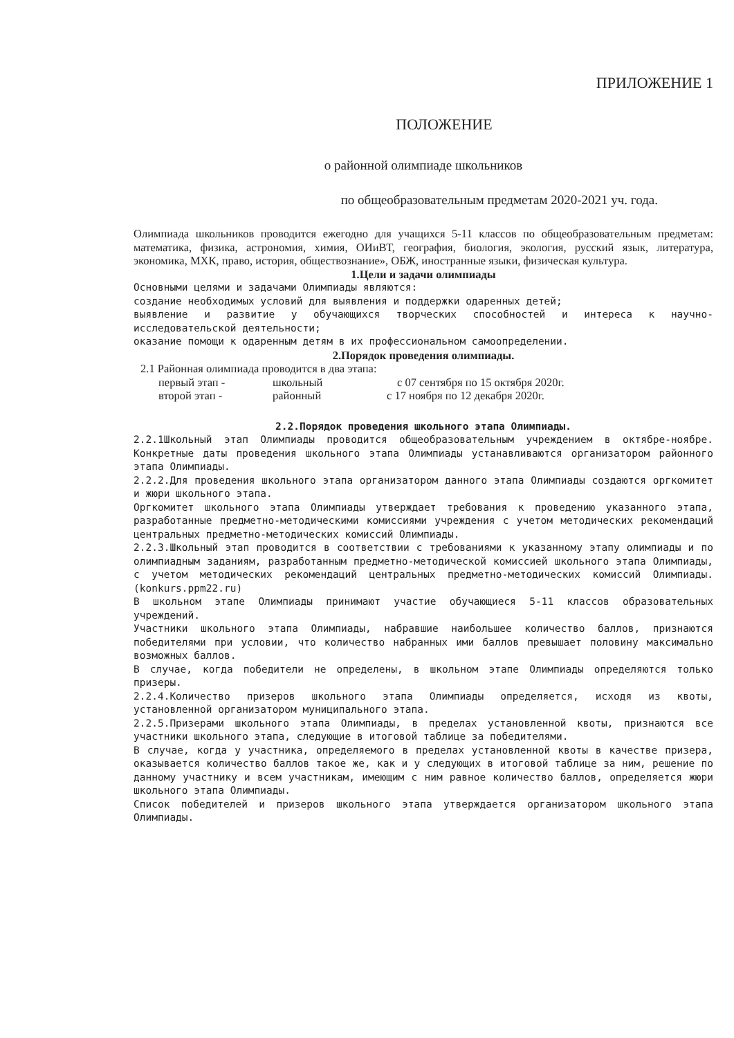ПРИЛОЖЕНИЕ 1
ПОЛОЖЕНИЕ
о районной олимпиаде школьников
по общеобразовательным предметам 2020-2021 уч. года.
Олимпиада школьников проводится ежегодно для учащихся 5-11 классов по общеобразовательным предметам: математика, физика, астрономия, химия, ОИиВТ, география, биология, экология, русский язык, литература, экономика, МХК, право, история, обществознание», ОБЖ, иностранные языки, физическая культура.
1.Цели и задачи олимпиады
Основными целями и задачами Олимпиады являются:
создание необходимых условий для выявления и поддержки одаренных детей;
выявление и развитие у обучающихся творческих способностей и интереса к научно-исследовательской деятельности;
оказание помощи к одаренным детям в их профессиональном самоопределении.
2.Порядок проведения олимпиады.
2.1 Районная олимпиада проводится в два этапа:
первый этап - школьный с 07 сентября по 15 октября 2020г.
второй этап - районный с 17 ноября по 12 декабря 2020г.
2.2.Порядок проведения школьного этапа Олимпиады.
2.2.1Школьный этап Олимпиады проводится общеобразовательным учреждением в октябре-ноябре. Конкретные даты проведения школьного этапа Олимпиады устанавливаются организатором районного этапа Олимпиады.
2.2.2.Для проведения школьного этапа организатором данного этапа Олимпиады создаются оргкомитет и жюри школьного этапа.
Оргкомитет школьного этапа Олимпиады утверждает требования к проведению указанного этапа, разработанные предметно-методическими комиссиями учреждения с учетом методических рекомендаций центральных предметно-методических комиссий Олимпиады.
2.2.3.Школьный этап проводится в соответствии с требованиями к указанному этапу олимпиады и по олимпиадным заданиям, разработанным предметно-методической комиссией школьного этапа Олимпиады, с учетом методических рекомендаций центральных предметно-методических комиссий Олимпиады.(konkurs.ppm22.ru)
В школьном этапе Олимпиады принимают участие обучающиеся 5-11 классов образовательных учреждений.
Участники школьного этапа Олимпиады, набравшие наибольшее количество баллов, признаются победителями при условии, что количество набранных ими баллов превышает половину максимально возможных баллов.
В случае, когда победители не определены, в школьном этапе Олимпиады определяются только призеры.
2.2.4.Количество призеров школьного этапа Олимпиады определяется, исходя из квоты, установленной организатором муниципального этапа.
2.2.5.Призерами школьного этапа Олимпиады, в пределах установленной квоты, признаются все участники школьного этапа, следующие в итоговой таблице за победителями.
В случае, когда у участника, определяемого в пределах установленной квоты в качестве призера, оказывается количество баллов такое же, как и у следующих в итоговой таблице за ним, решение по данному участнику и всем участникам, имеющим с ним равное количество баллов, определяется жюри школьного этапа Олимпиады.
Список победителей и призеров школьного этапа утверждается организатором школьного этапа Олимпиады.